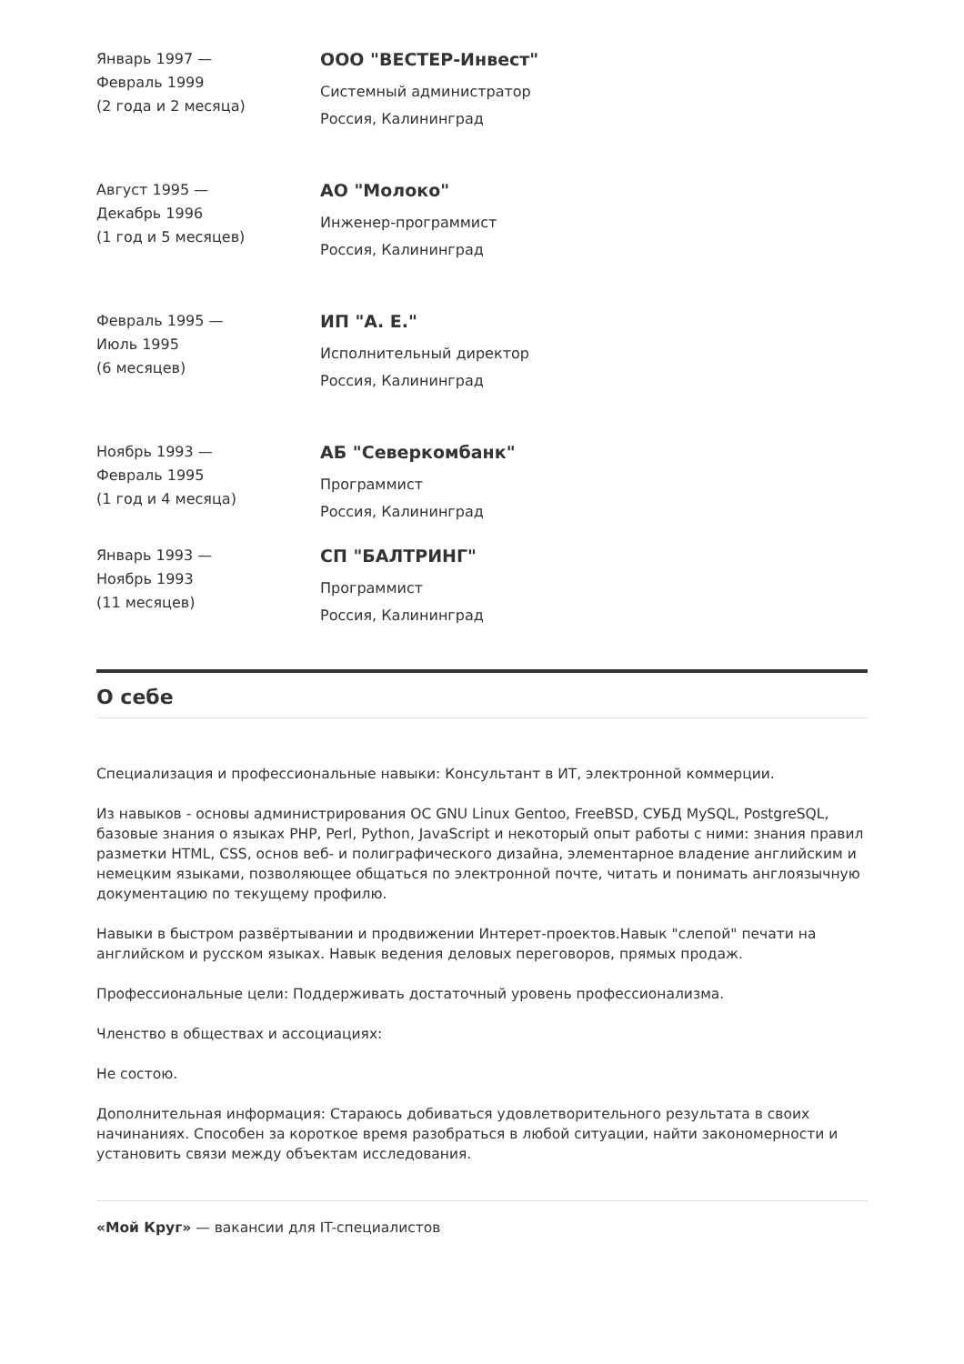Январь 1997 —
Февраль 1999
(2 года и 2 месяца)
ООО "ВЕСТЕР-Инвест"
Системный администратор
Россия, Калининград
Август 1995 —
Декабрь 1996
(1 год и 5 месяцев)
АО "Молоко"
Инженер-программист
Россия, Калининград
Февраль 1995 —
Июль 1995
(6 месяцев)
ИП "А. Е."
Исполнительный директор
Россия, Калининград
Ноябрь 1993 —
Февраль 1995
(1 год и 4 месяца)
АБ "Северкомбанк"
Программист
Россия, Калининград
Январь 1993 —
Ноябрь 1993
(11 месяцев)
СП "БАЛТРИНГ"
Программист
Россия, Калининград
О себе
Специализация и профессиональные навыки: Консультант в ИТ, электронной коммерции.
Из навыков - основы администрирования ОС GNU Linux Gentoo, FreeBSD, СУБД MySQL, PostgreSQL, базовые знания о языках PHP, Perl, Python, JavaScript и некоторый опыт работы с ними: знания правил разметки HTML, CSS, основ веб- и полиграфического дизайна, элементарное владение английским и немецким языками, позволяющее общаться по электронной почте, читать и понимать англоязычную документацию по текущему профилю.
Навыки в быстром развёртывании и продвижении Интерет-проектов.Навык "слепой" печати на английском и русском языках. Навык ведения деловых переговоров, прямых продаж.
Профессиональные цели: Поддерживать достаточный уровень профессионализма.
Членство в обществах и ассоциациях:
Не состою.
Дополнительная информация: Стараюсь добиваться удовлетворительного результата в своих начинаниях. Способен за короткое время разобраться в любой ситуации, найти закономерности и установить связи между объектам исследования.
«Мой Круг» — вакансии для IT-специалистов